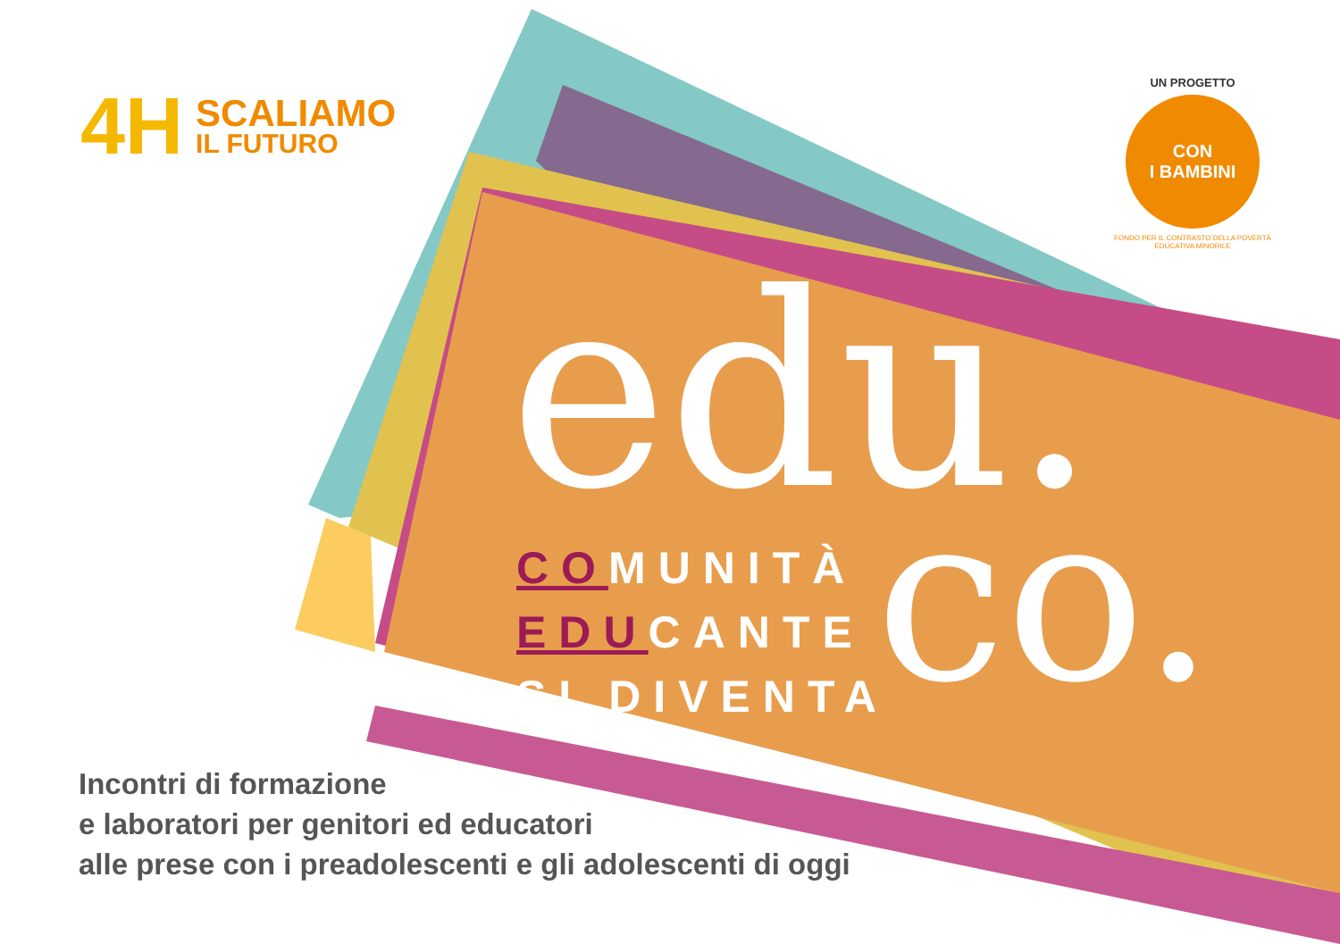4H
SCALIAMO
IL FUTURO
UN PROGETTO
CON
I BAMBINI
FONDO PER IL CONTRASTO DELLA POVERTÀ EDUCATIVA MINORILE
edu.
co.
COMUNITÀ
EDUCANTE
SI DIVENTA
Incontri di formazione
e laboratori per genitori ed educatori
alle prese con i preadolescenti e gli adolescenti di oggi